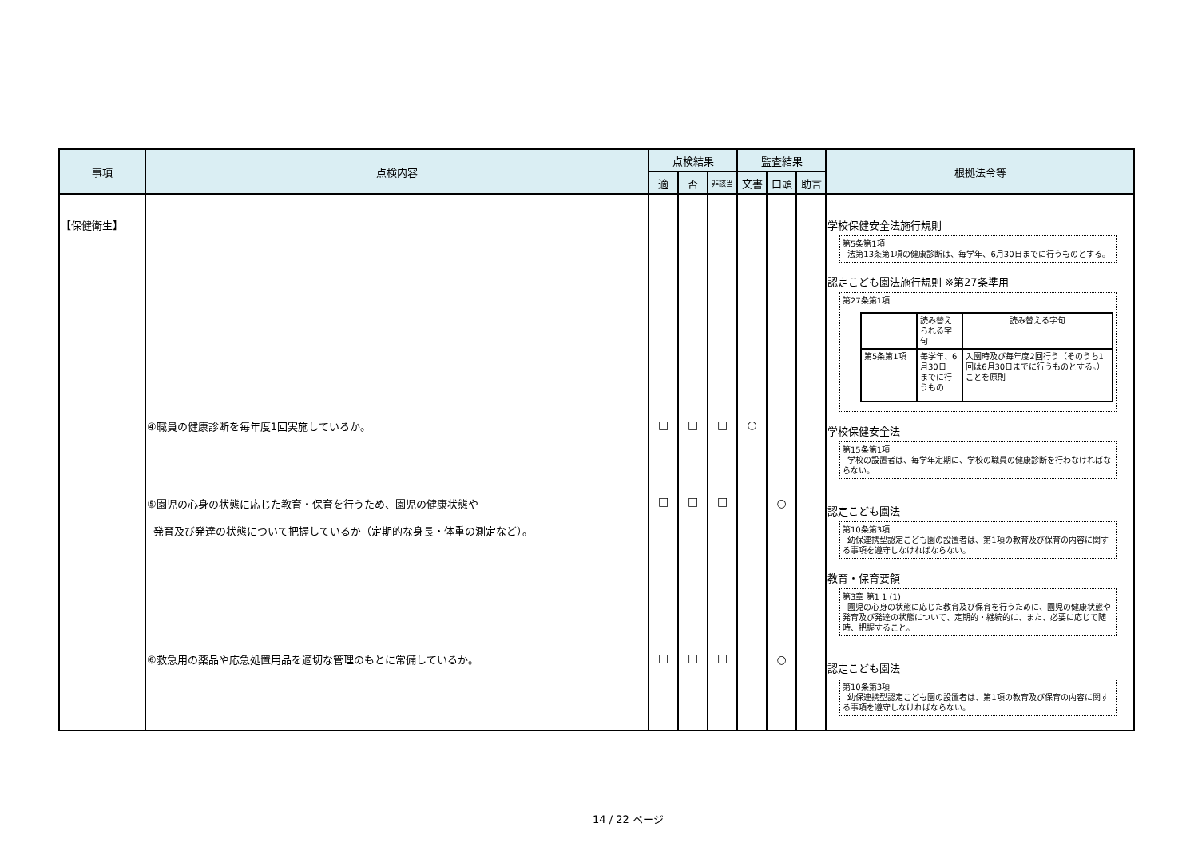| 事項 | 点検内容 | 点検結果 | | | 監査結果 | | | 根拠法令等 |
| --- | --- | --- | --- | --- | --- | --- | --- | --- |
| | | 適 | 否 | 非該当 | 文書 | 口頭 | 助言 | |
| 【保健衛生】 | ④職員の健康診断を毎年度1回実施しているか。 ⑤園児の心身の状態に応じた教育・保育を行うため、園児の健康状態や 発育及び発達の状態について把握しているか（定期的な身長・体重の測定など）。 ⑥救急用の薬品や応急処置用品を適切な管理のもとに常備しているか。 | □ □ □ | □ □ □ | □ □ □ | ○ | ○ ○ | | 学校保健安全法施行規則 第5条第1項 法第13条第1項の健康診断は、毎学年、6月30日までに行うものとする。 認定こども園法施行規則 ※第27条準用 第27条第1項 / / 読み替えられる字句 / 読み替える字句 / / 第5条第1項 / 毎学年、6月30日 までに行うもの / 入園時及び毎年度2回行う（そのうち1回は6月30日までに行うものとする。）ことを原則 / 学校保健安全法 第15条第1項 学校の設置者は、毎学年定期に、学校の職員の健康診断を行わなければならない。 認定こども園法 第10条第3項 幼保連携型認定こども園の設置者は、第1項の教育及び保育の内容に関する事項を遵守しなければならない。 教育・保育要領 第3章 第1 1 (1) 園児の心身の状態に応じた教育及び保育を行うために、園児の健康状態や発育及び発達の状態について、定期的・継続的に、また、必要に応じて随時、把握すること。 認定こども園法 第10条第3項 幼保連携型認定こども園の設置者は、第1項の教育及び保育の内容に関する事項を遵守しなければならない。 |
14 / 22 ページ